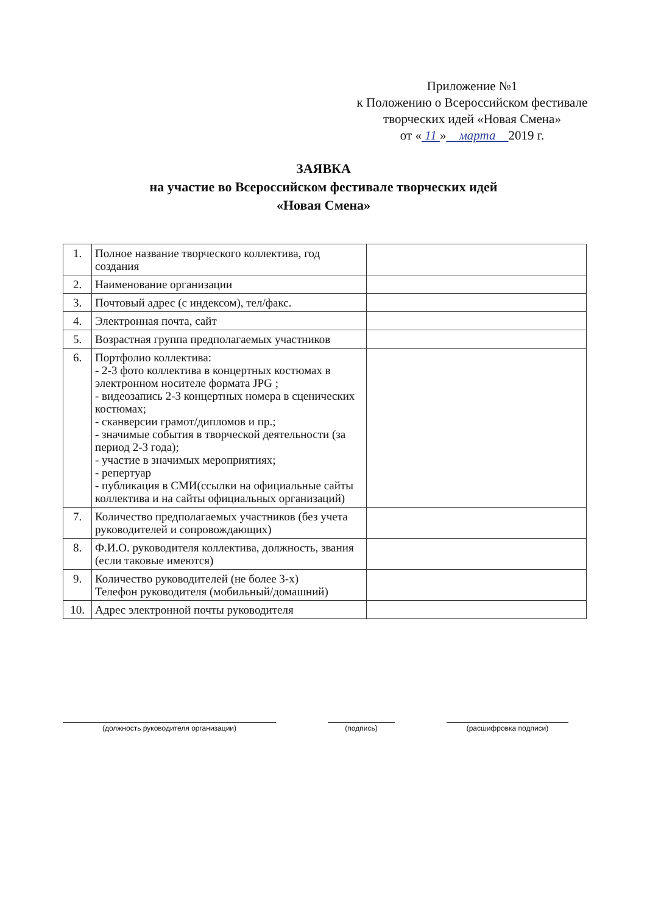Приложение №1
к Положению о Всероссийском фестивале
творческих идей «Новая Смена»
от « 11 » марта 2019 г.
ЗАЯВКА
на участие во Всероссийском фестивале творческих идей
«Новая Смена»
| 1. | Полное название творческого коллектива, год создания | |
| 2. | Наименование организации | |
| 3. | Почтовый адрес (с индексом), тел/факс. | |
| 4. | Электронная почта, сайт | |
| 5. | Возрастная группа предполагаемых участников | |
| 6. | Портфолио коллектива: - 2-3 фото коллектива в концертных костюмах в электронном носителе формата JPG ; - видеозапись 2-3 концертных номера в сценических костюмах; - сканверсии грамот/дипломов и пр.; - значимые события в творческой деятельности (за период 2-3 года); - участие в значимых мероприятиях; - репертуар - публикация в СМИ(ссылки на официальные сайты коллектива и на сайты официальных организаций) | |
| 7. | Количество предполагаемых участников (без учета руководителей и сопровождающих) | |
| 8. | Ф.И.О. руководителя коллектива, должность, звания (если таковые имеются) | |
| 9. | Количество руководителей (не более 3-х) Телефон руководителя (мобильный/домашний) | |
| 10. | Адрес электронной почты руководителя | |
(должность руководителя организации) (подпись) (расшифровка подписи)